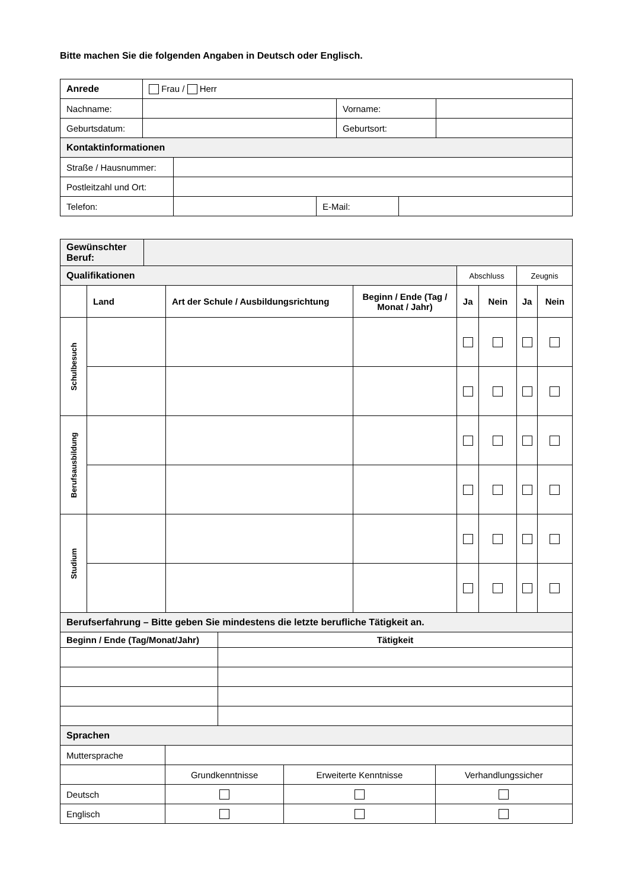Bitte machen Sie die folgenden Angaben in Deutsch oder Englisch.
| Anrede | Frau / Herr | | |
| Nachname: | | Vorname: | |
| Geburtsdatum: | | Geburtsort: | |
| Kontaktinformationen | | | |
| Straße / Hausnummer: | | | |
| Postleitzahl und Ort: | | | |
| Telefon: | | E-Mail: | |
| Gewünschter Beruf: | |
| Qualifikationen | | | | Abschluss | | Zeugnis | |
| | Land | Art der Schule / Ausbildungsrichtung | Beginn / Ende (Tag / Monat / Jahr) | Ja | Nein | Ja | Nein |
| Schulbesuch | | | | | | | |
| Berufsausbildung | | | | | | | |
| Studium | | | | | | | |
| Berufserfahrung – Bitte geben Sie mindestens die letzte berufliche Tätigkeit an. | |
| Beginn / Ende (Tag/Monat/Jahr) | Tätigkeit |
| Sprachen | | | |
| Muttersprache | | | |
| | Grundkenntnisse | Erweiterte Kenntnisse | Verhandlungssicher |
| Deutsch | | | |
| Englisch | | | |